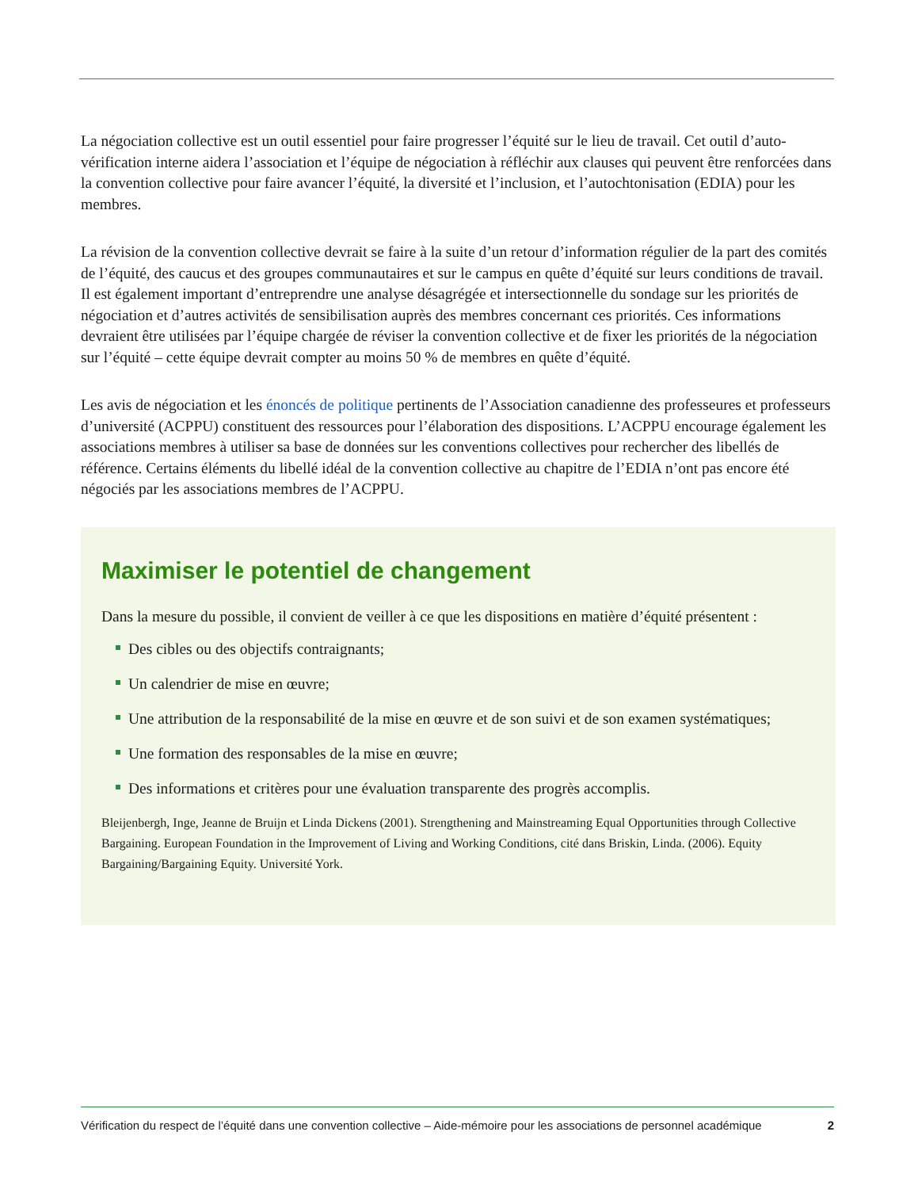La négociation collective est un outil essentiel pour faire progresser l’équité sur le lieu de travail. Cet outil d’auto-vérification interne aidera l’association et l’équipe de négociation à réfléchir aux clauses qui peuvent être renforcées dans la convention collective pour faire avancer l’équité, la diversité et l’inclusion, et l’autochtonisation (EDIA) pour les membres.
La révision de la convention collective devrait se faire à la suite d’un retour d’information régulier de la part des comités de l’équité, des caucus et des groupes communautaires et sur le campus en quête d’équité sur leurs conditions de travail. Il est également important d’entreprendre une analyse désagrégée et intersectionnelle du sondage sur les priorités de négociation et d’autres activités de sensibilisation auprès des membres concernant ces priorités. Ces informations devraient être utilisées par l’équipe chargée de réviser la convention collective et de fixer les priorités de la négociation sur l’équité – cette équipe devrait compter au moins 50 % de membres en quête d’équité.
Les avis de négociation et les énoncés de politique pertinents de l’Association canadienne des professeures et professeurs d’université (ACPPU) constituent des ressources pour l’élaboration des dispositions. L’ACPPU encourage également les associations membres à utiliser sa base de données sur les conventions collectives pour rechercher des libellés de référence. Certains éléments du libellé idéal de la convention collective au chapitre de l’EDIA n’ont pas encore été négociés par les associations membres de l’ACPPU.
Maximiser le potentiel de changement
Dans la mesure du possible, il convient de veiller à ce que les dispositions en matière d’équité présentent :
Des cibles ou des objectifs contraignants;
Un calendrier de mise en œuvre;
Une attribution de la responsabilité de la mise en œuvre et de son suivi et de son examen systématiques;
Une formation des responsables de la mise en œuvre;
Des informations et critères pour une évaluation transparente des progrès accomplis.
Bleijenbergh, Inge, Jeanne de Bruijn et Linda Dickens (2001). Strengthening and Mainstreaming Equal Opportunities through Collective Bargaining. European Foundation in the Improvement of Living and Working Conditions, cité dans Briskin, Linda. (2006). Equity Bargaining/Bargaining Equity. Université York.
Vérification du respect de l’équité dans une convention collective – Aide-mémoire pour les associations de personnel académique 2